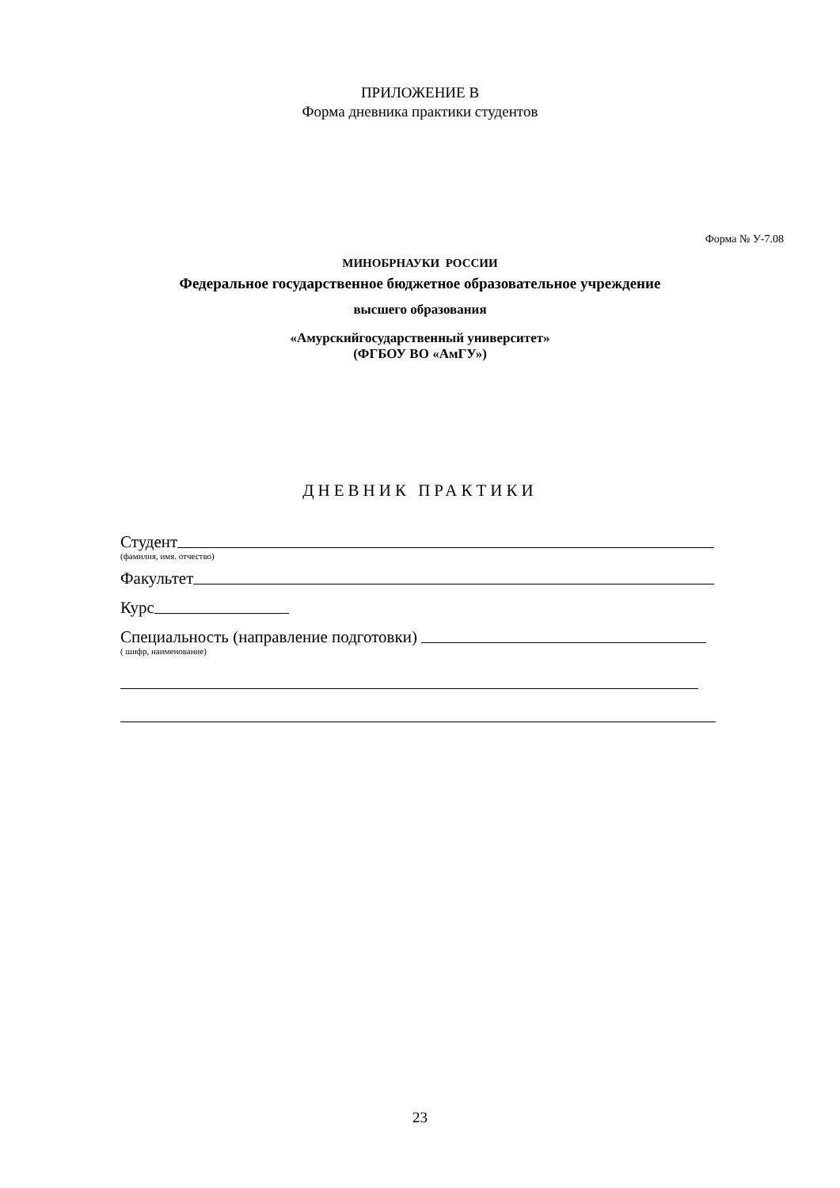ПРИЛОЖЕНИЕ В
Форма дневника практики студентов
Форма № У-7.08
МИНОБРНАУКИ РОССИИ
Федеральное государственное бюджетное образовательное учреждение
высшего образования
«Амурскийгосударственный университет»
(ФГБОУ ВО «АмГУ»)
ДНЕВНИК ПРАКТИКИ
Студент
(фамилия, имя. отчество)
Факультет
Курс
Специальность (направление подготовки)
( шифр, наименование)
23